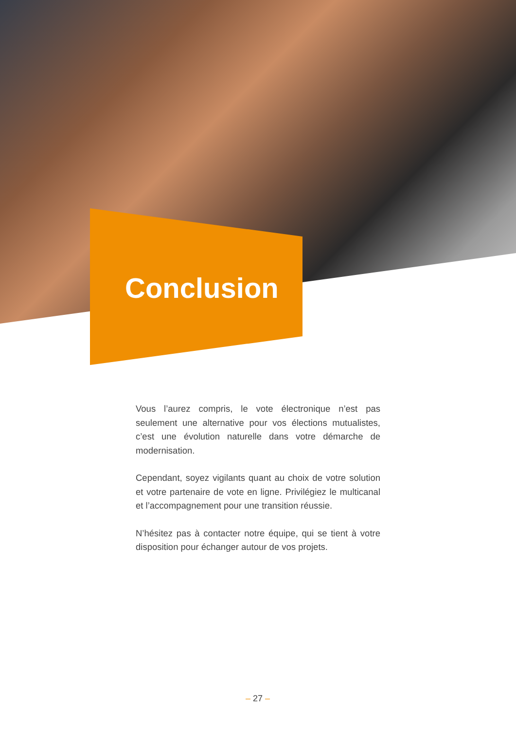Conclusion
Vous l’aurez compris, le vote électronique n’est pas seulement une alternative pour vos élections mutualistes, c’est une évolution naturelle dans votre démarche de modernisation.
Cependant, soyez vigilants quant au choix de votre solution et votre partenaire de vote en ligne. Privilégiez le multicanal et l’accompagnement pour une transition réussie.
N’hésitez pas à contacter notre équipe, qui se tient à votre disposition pour échanger autour de vos projets.
– 27 –